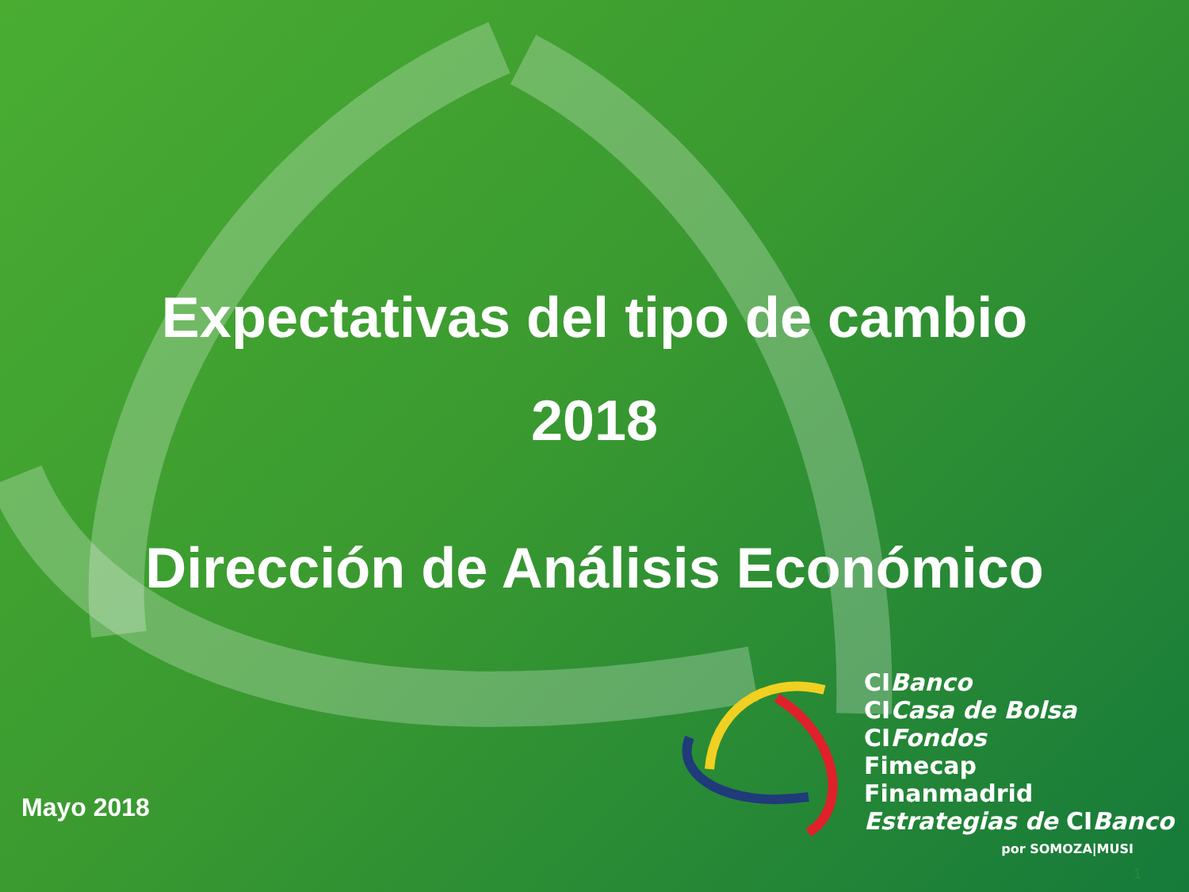Expectativas del tipo de cambio
2018
Dirección de Análisis Económico
Mayo 2018
CIBanco
CICasa de Bolsa
CIFondos
Fimecap
Finanmadrid
Estrategias de CIBanco
por SOMOZA|MUSI
1